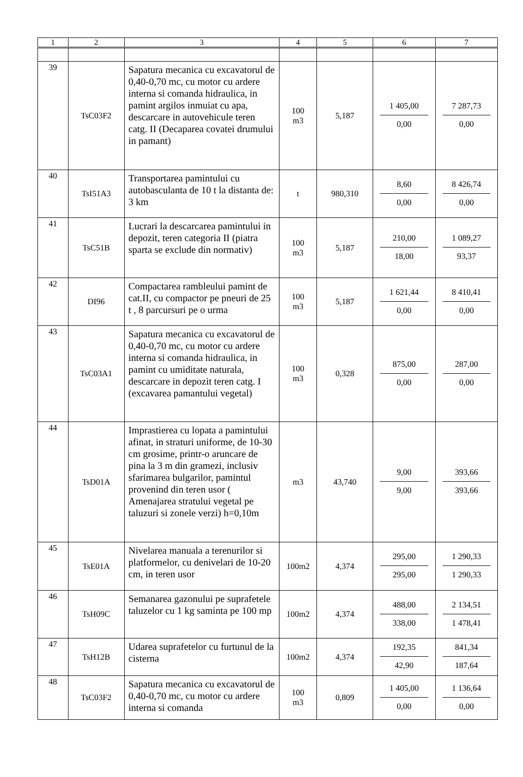| 1 | 2 | 3 | 4 | 5 | 6 | 7 |
| --- | --- | --- | --- | --- | --- | --- |
| 39 | TsC03F2 | Sapatura mecanica cu excavatorul de 0,40-0,70 mc, cu motor cu ardere interna si comanda hidraulica, in pamint argilos inmuiat cu apa, descarcare in autovehicule teren catg. II (Decaparea covatei drumului in pamant) | 100 m3 | 5,187 | 1 405,00 0,00 | 7 287,73 0,00 |
| 40 | TsI51A3 | Transportarea pamintului cu autobasculanta de 10 t la distanta de: 3 km | t | 980,310 | 8,60 0,00 | 8 426,74 0,00 |
| 41 | TsC51B | Lucrari la descarcarea pamintului in depozit, teren categoria II (piatra sparta se exclude din normativ) | 100 m3 | 5,187 | 210,00 18,00 | 1 089,27 93,37 |
| 42 | DI96 | Compactarea rambleului pamint de cat.II, cu compactor pe pneuri de 25 t , 8 parcursuri pe o urma | 100 m3 | 5,187 | 1 621,44 0,00 | 8 410,41 0,00 |
| 43 | TsC03A1 | Sapatura mecanica cu excavatorul de 0,40-0,70 mc, cu motor cu ardere interna si comanda hidraulica, in pamint cu umiditate naturala, descarcare in depozit teren catg. I (excavarea pamantului vegetal) | 100 m3 | 0,328 | 875,00 0,00 | 287,00 0,00 |
| 44 | TsD01A | Imprastierea cu lopata a pamintului afinat, in straturi uniforme, de 10-30 cm grosime, printr-o aruncare de pina la 3 m din gramezi, inclusiv sfarimarea bulgarilor, pamintul provenind din teren usor ( Amenajarea stratului vegetal pe taluzuri si zonele verzi) h=0,10m | m3 | 43,740 | 9,00 9,00 | 393,66 393,66 |
| 45 | TsE01A | Nivelarea manuala a terenurilor si platformelor, cu denivelari de 10-20 cm, in teren usor | 100m2 | 4,374 | 295,00 295,00 | 1 290,33 1 290,33 |
| 46 | TsH09C | Semanarea gazonului pe suprafetele taluzelor cu 1 kg saminta pe 100 mp | 100m2 | 4,374 | 488,00 338,00 | 2 134,51 1 478,41 |
| 47 | TsH12B | Udarea suprafetelor cu furtunul de la cisterna | 100m2 | 4,374 | 192,35 42,90 | 841,34 187,64 |
| 48 | TsC03F2 | Sapatura mecanica cu excavatorul de 0,40-0,70 mc, cu motor cu ardere interna si comanda | 100 m3 | 0,809 | 1 405,00 0,00 | 1 136,64 0,00 |